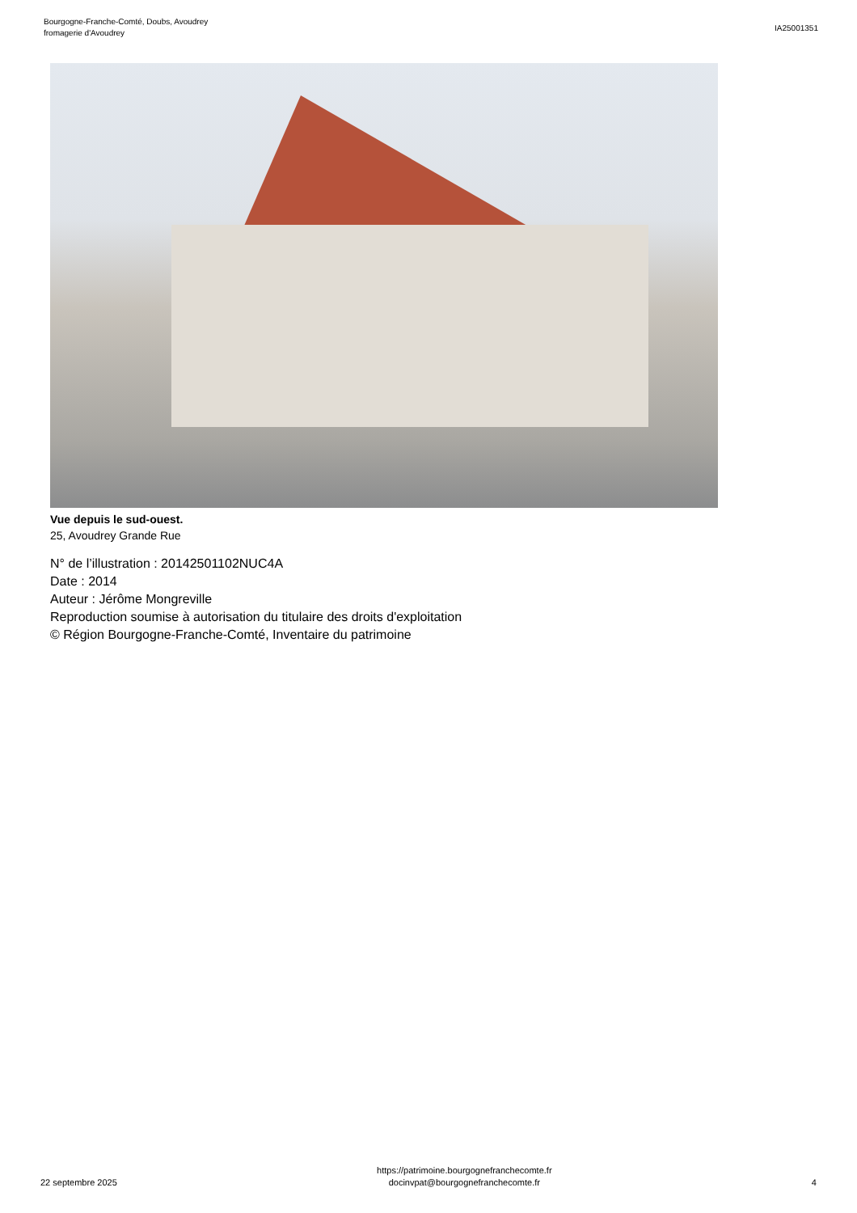Bourgogne-Franche-Comté, Doubs, Avoudrey
fromagerie d'Avoudrey
IA25001351
Vue depuis le sud-ouest.
25, Avoudrey Grande Rue
N° de l’illustration : 20142501102NUC4A
Date : 2014
Auteur : Jérôme Mongreville
Reproduction soumise à autorisation du titulaire des droits d'exploitation
© Région Bourgogne-Franche-Comté, Inventaire du patrimoine
22 septembre 2025
https://patrimoine.bourgognefranchecomte.fr
docinvpat@bourgognefranchecomte.fr
4